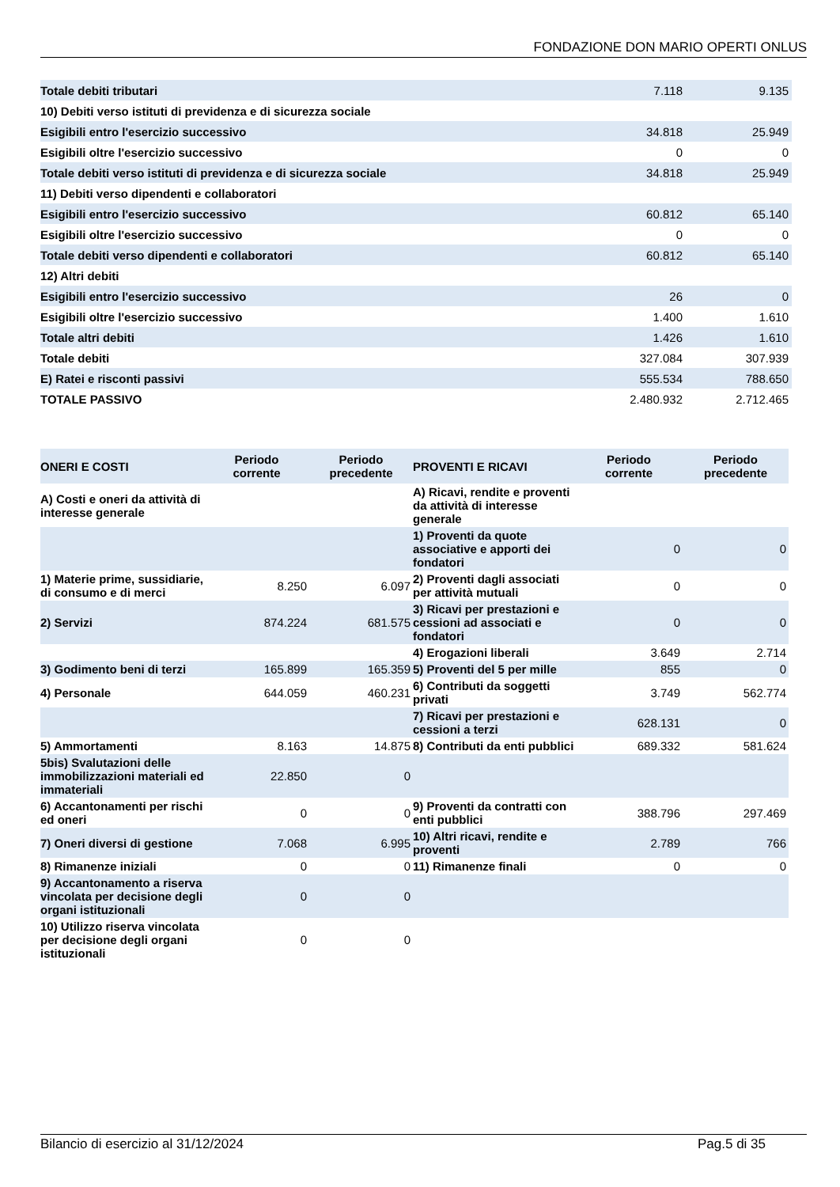FONDAZIONE DON MARIO OPERTI ONLUS
| Totale debiti tributari | 7.118 | 9.135 |
| 10) Debiti verso istituti di previdenza e di sicurezza sociale | | |
| Esigibili entro l'esercizio successivo | 34.818 | 25.949 |
| Esigibili oltre l'esercizio successivo | 0 | 0 |
| Totale debiti verso istituti di previdenza e di sicurezza sociale | 34.818 | 25.949 |
| 11) Debiti verso dipendenti e collaboratori | | |
| Esigibili entro l'esercizio successivo | 60.812 | 65.140 |
| Esigibili oltre l'esercizio successivo | 0 | 0 |
| Totale debiti verso dipendenti e collaboratori | 60.812 | 65.140 |
| 12) Altri debiti | | |
| Esigibili entro l'esercizio successivo | 26 | 0 |
| Esigibili oltre l'esercizio successivo | 1.400 | 1.610 |
| Totale altri debiti | 1.426 | 1.610 |
| Totale debiti | 327.084 | 307.939 |
| E) Ratei e risconti passivi | 555.534 | 788.650 |
| TOTALE PASSIVO | 2.480.932 | 2.712.465 |
| ONERI E COSTI | Periodo corrente | Periodo precedente | PROVENTI E RICAVI | Periodo corrente | Periodo precedente |
| --- | --- | --- | --- | --- | --- |
| A) Costi e oneri da attività di interesse generale | | | A) Ricavi, rendite e proventi da attività di interesse generale | | |
| | | | 1) Proventi da quote associative e apporti dei fondatori | 0 | 0 |
| 1) Materie prime, sussidiarie, di consumo e di merci | 8.250 | 6.097 | 2) Proventi dagli associati per attività mutuali | 0 | 0 |
| 2) Servizi | 874.224 | 681.575 | 3) Ricavi per prestazioni e cessioni ad associati e fondatori | 0 | 0 |
| | | | 4) Erogazioni liberali | 3.649 | 2.714 |
| 3) Godimento beni di terzi | 165.899 | 165.359 | 5) Proventi del 5 per mille | 855 | 0 |
| 4) Personale | 644.059 | 460.231 | 6) Contributi da soggetti privati | 3.749 | 562.774 |
| | | | 7) Ricavi per prestazioni e cessioni a terzi | 628.131 | 0 |
| 5) Ammortamenti | 8.163 | 14.875 | 8) Contributi da enti pubblici | 689.332 | 581.624 |
| 5bis) Svalutazioni delle immobilizzazioni materiali ed immateriali | 22.850 | 0 | | | |
| 6) Accantonamenti per rischi ed oneri | 0 | 0 | 9) Proventi da contratti con enti pubblici | 388.796 | 297.469 |
| 7) Oneri diversi di gestione | 7.068 | 6.995 | 10) Altri ricavi, rendite e proventi | 2.789 | 766 |
| 8) Rimanenze iniziali | 0 | 0 | 11) Rimanenze finali | 0 | 0 |
| 9) Accantonamento a riserva vincolata per decisione degli organi istituzionali | 0 | 0 | | | |
| 10) Utilizzo riserva vincolata per decisione degli organi istituzionali | 0 | 0 | | | |
Bilancio di esercizio al 31/12/2024 Pag.5 di 35